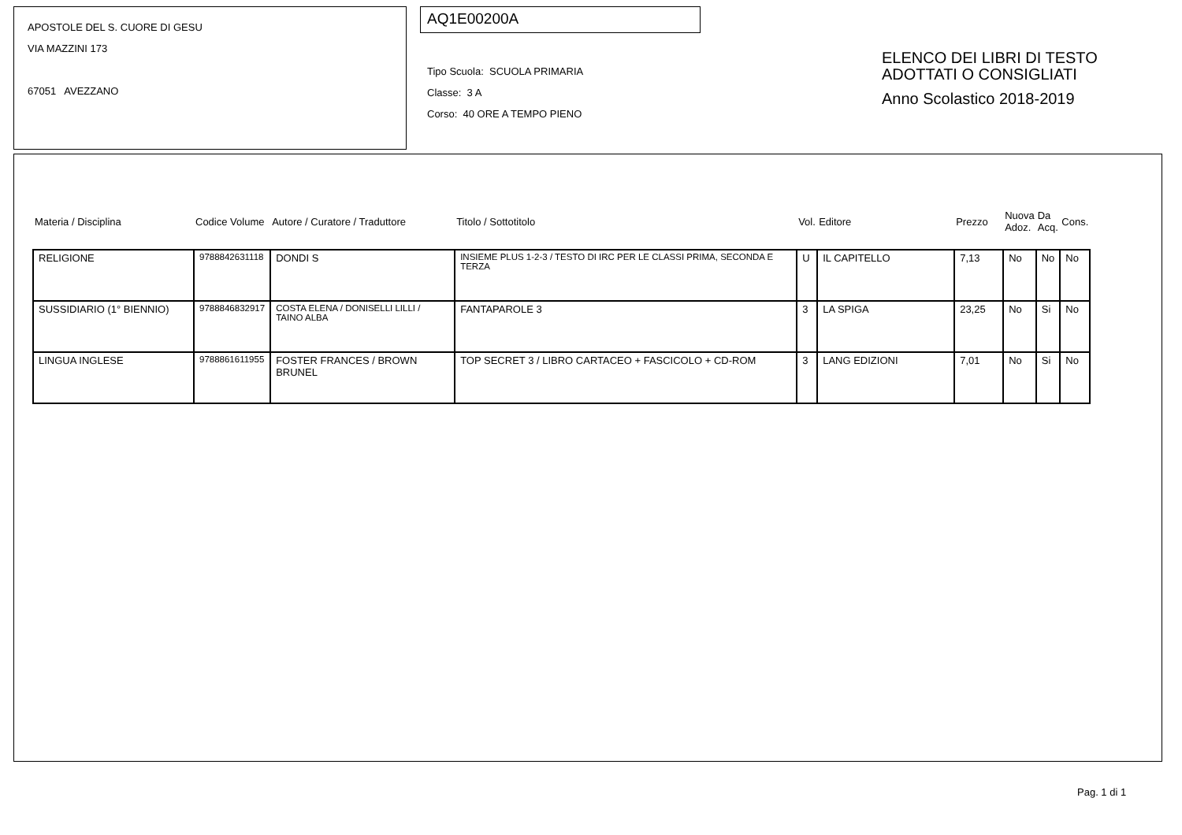APOSTOLE DEL S. CUORE DI GESU
VIA MAZZINI 173
67051 AVEZZANO
AQ1E00200A
Tipo Scuola: SCUOLA PRIMARIA
Classe: 3 A
Corso: 40 ORE A TEMPO PIENO
ELENCO DEI LIBRI DI TESTO
ADOTTATI O CONSIGLIATI
Anno Scolastico 2018-2019
| Materia / Disciplina | Codice Volume | Autore / Curatore / Traduttore | Titolo / Sottotitolo | Vol. | Editore | Prezzo | Nuova Adoz. | Da Acq. | Cons. |
| --- | --- | --- | --- | --- | --- | --- | --- | --- | --- |
| RELIGIONE | 9788842631118 | DONDI S | INSIEME PLUS 1-2-3 / TESTO DI IRC PER LE CLASSI PRIMA, SECONDA E TERZA | U | IL CAPITELLO | 7,13 | No | No | No |
| SUSSIDIARIO (1° BIENNIO) | 9788846832917 | COSTA ELENA / DONISELLI LILLI / TAINO ALBA | FANTAPAROLE 3 | 3 | LA SPIGA | 23,25 | No | Si | No |
| LINGUA INGLESE | 9788861611955 | FOSTER FRANCES / BROWN BRUNEL | TOP SECRET 3 / LIBRO CARTACEO + FASCICOLO + CD-ROM | 3 | LANG EDIZIONI | 7,01 | No | Si | No |
Pag. 1 di 1